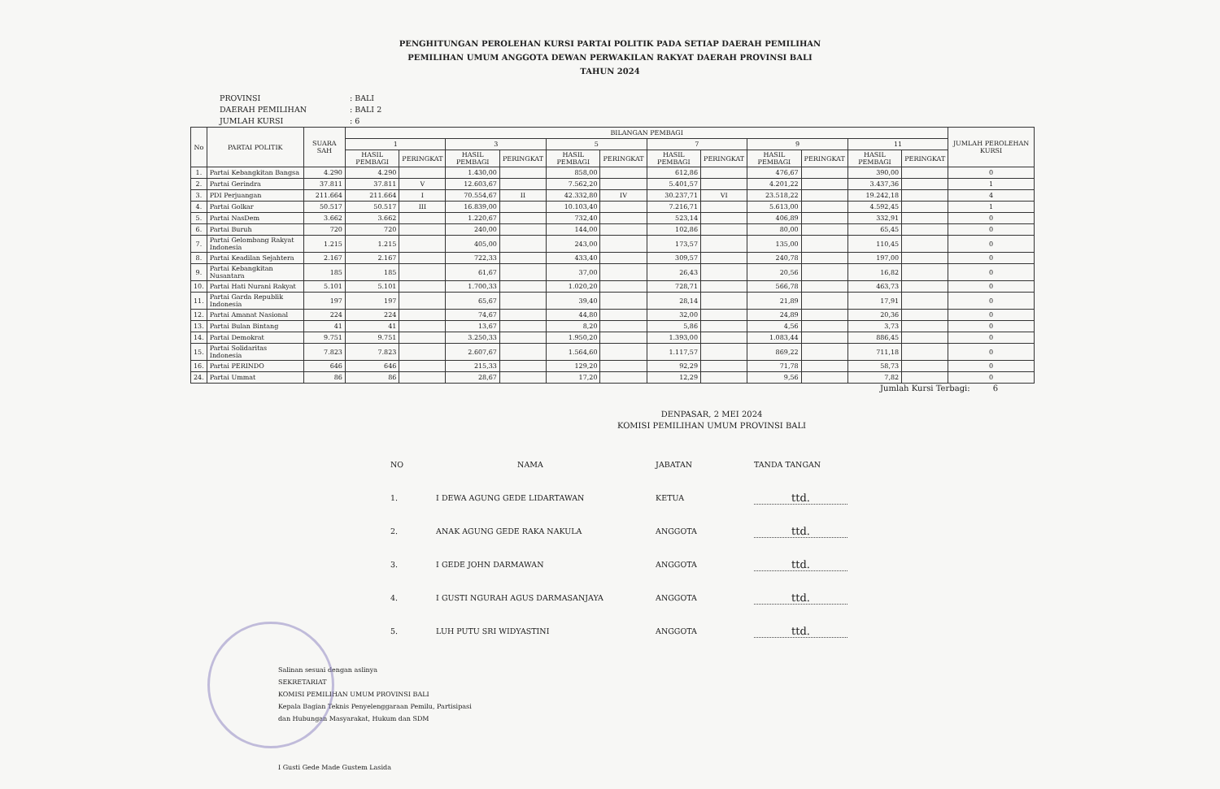PENGHITUNGAN PEROLEHAN KURSI PARTAI POLITIK PADA SETIAP DAERAH PEMILIHAN
PEMILIHAN UMUM ANGGOTA DEWAN PERWAKILAN RAKYAT DAERAH PROVINSI BALI
TAHUN 2024
PROVINSI: BALI
DAERAH PEMILIHAN: BALI 2
JUMLAH KURSI: 6
| No | PARTAI POLITIK | SUARA SAH | BILANGAN PEMBAGI | | | | | | | | | | | | JUMLAH PEROLEHAN KURSI |
| --- | --- | --- | --- | --- | --- | --- | --- | --- | --- | --- | --- | --- | --- | --- | --- |
| | | | 1 | | 3 | | 5 | | 7 | | 9 | | 11 | | |
| | | | HASIL PEMBAGI | PERINGKAT | HASIL PEMBAGI | PERINGKAT | HASIL PEMBAGI | PERINGKAT | HASIL PEMBAGI | PERINGKAT | HASIL PEMBAGI | PERINGKAT | HASIL PEMBAGI | PERINGKAT | |
| 1. | Partai Kebangkitan Bangsa | 4.290 | 4.290 | | 1.430,00 | | 858,00 | | 612,86 | | 476,67 | | 390,00 | | 0 |
| 2. | Partai Gerindra | 37.811 | 37.811 | V | 12.603,67 | | 7.562,20 | | 5.401,57 | | 4.201,22 | | 3.437,36 | | 1 |
| 3. | PDI Perjuangan | 211.664 | 211.664 | I | 70.554,67 | II | 42.332,80 | IV | 30.237,71 | VI | 23.518,22 | | 19.242,18 | | 4 |
| 4. | Partai Golkar | 50.517 | 50.517 | III | 16.839,00 | | 10.103,40 | | 7.216,71 | | 5.613,00 | | 4.592,45 | | 1 |
| 5. | Partai NasDem | 3.662 | 3.662 | | 1.220,67 | | 732,40 | | 523,14 | | 406,89 | | 332,91 | | 0 |
| 6. | Partai Buruh | 720 | 720 | | 240,00 | | 144,00 | | 102,86 | | 80,00 | | 65,45 | | 0 |
| 7. | Partai Gelombang Rakyat Indonesia | 1.215 | 1.215 | | 405,00 | | 243,00 | | 173,57 | | 135,00 | | 110,45 | | 0 |
| 8. | Partai Keadilan Sejahtera | 2.167 | 2.167 | | 722,33 | | 433,40 | | 309,57 | | 240,78 | | 197,00 | | 0 |
| 9. | Partai Kebangkitan Nusantara | 185 | 185 | | 61,67 | | 37,00 | | 26,43 | | 20,56 | | 16,82 | | 0 |
| 10. | Partai Hati Nurani Rakyat | 5.101 | 5.101 | | 1.700,33 | | 1.020,20 | | 728,71 | | 566,78 | | 463,73 | | 0 |
| 11. | Partai Garda Republik Indonesia | 197 | 197 | | 65,67 | | 39,40 | | 28,14 | | 21,89 | | 17,91 | | 0 |
| 12. | Partai Amanat Nasional | 224 | 224 | | 74,67 | | 44,80 | | 32,00 | | 24,89 | | 20,36 | | 0 |
| 13. | Partai Bulan Bintang | 41 | 41 | | 13,67 | | 8,20 | | 5,86 | | 4,56 | | 3,73 | | 0 |
| 14. | Partai Demokrat | 9.751 | 9.751 | | 3.250,33 | | 1.950,20 | | 1.393,00 | | 1.083,44 | | 886,45 | | 0 |
| 15. | Partai Solidaritas Indonesia | 7.823 | 7.823 | | 2.607,67 | | 1.564,60 | | 1.117,57 | | 869,22 | | 711,18 | | 0 |
| 16. | Partai PERINDO | 646 | 646 | | 215,33 | | 129,20 | | 92,29 | | 71,78 | | 58,73 | | 0 |
| 24. | Partai Ummat | 86 | 86 | | 28,67 | | 17,20 | | 12,29 | | 9,56 | | 7,82 | | 0 |
Jumlah Kursi Terbagi: 6
DENPASAR, 2 MEI 2024
KOMISI PEMILIHAN UMUM PROVINSI BALI
| NO | NAMA | JABATAN | TANDA TANGAN |
| --- | --- | --- | --- |
| 1. | I DEWA AGUNG GEDE LIDARTAWAN | KETUA | ttd. |
| 2. | ANAK AGUNG GEDE RAKA NAKULA | ANGGOTA | ttd. |
| 3. | I GEDE JOHN DARMAWAN | ANGGOTA | ttd. |
| 4. | I GUSTI NGURAH AGUS DARMASANJAYA | ANGGOTA | ttd. |
| 5. | LUH PUTU SRI WIDYASTINI | ANGGOTA | ttd. |
Salinan sesuai dengan aslinya
SEKRETARIAT
KOMISI PEMILIHAN UMUM PROVINSI BALI
Kepala Bagian Teknis Penyelenggaraan Pemilu, Partisipasi
dan Hubungan Masyarakat, Hukum dan SDM
I Gusti Gede Made Gustem Lasida